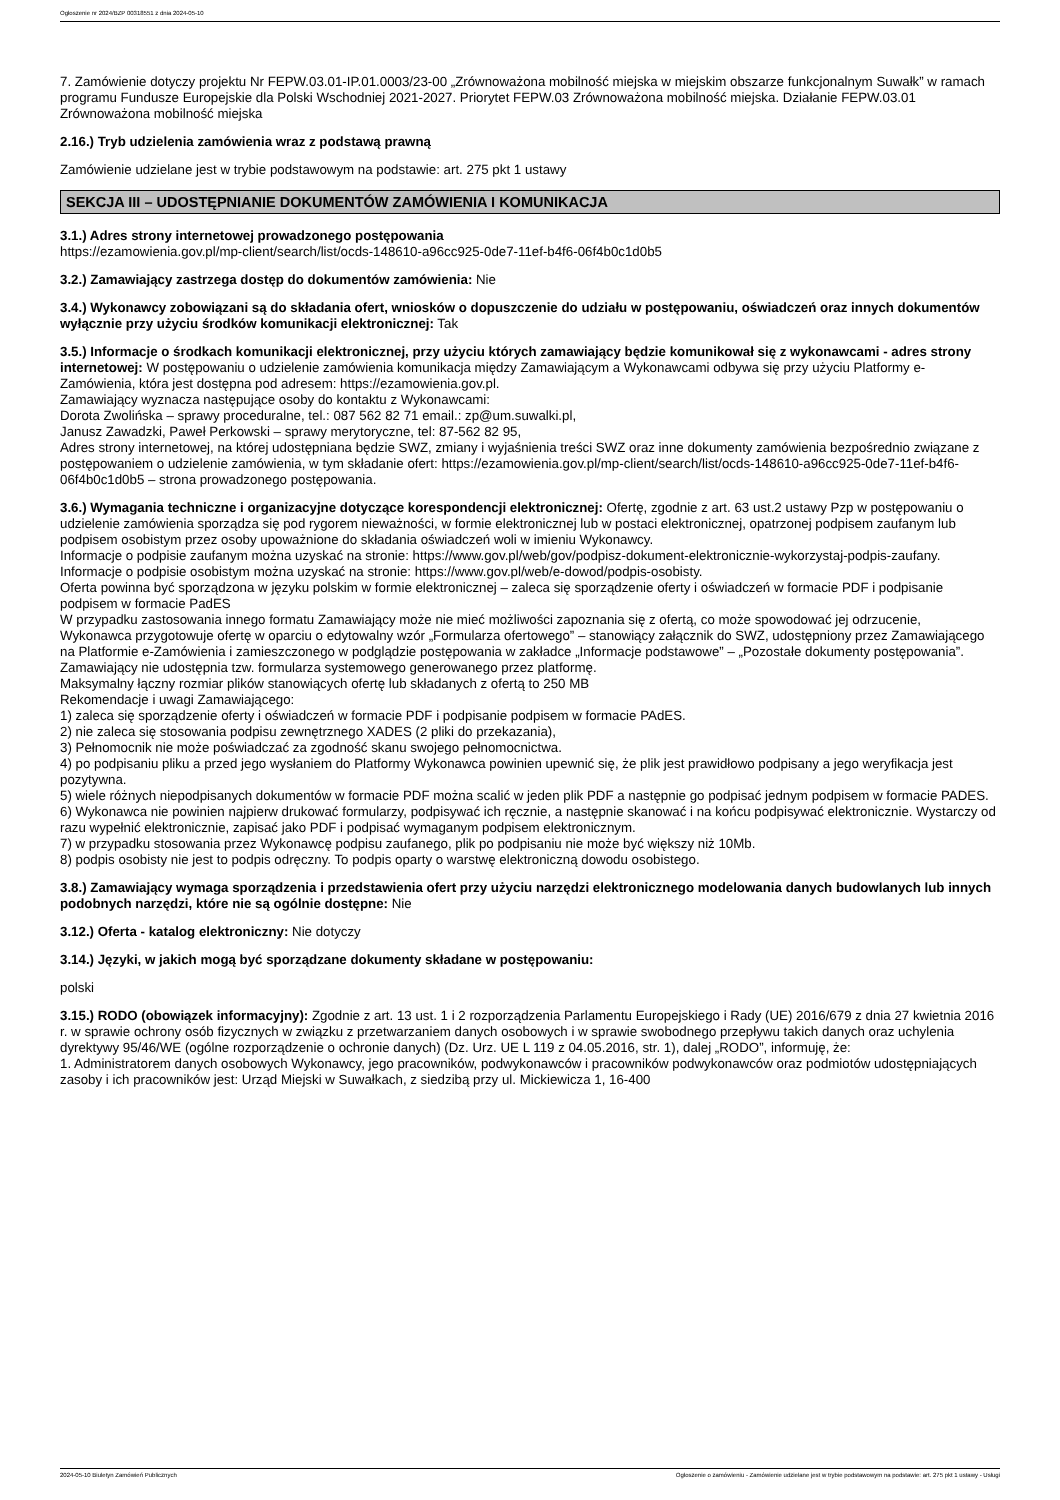Ogłoszenie nr 2024/BZP 00318551 z dnia 2024-05-10
7. Zamówienie dotyczy projektu Nr FEPW.03.01-IP.01.0003/23-00 „Zrównoważona mobilność miejska w miejskim obszarze funkcjonalnym Suwałk” w ramach programu Fundusze Europejskie dla Polski Wschodniej 2021-2027. Priorytet FEPW.03 Zrównoważona mobilność miejska. Działanie FEPW.03.01 Zrównoważona mobilność miejska
2.16.) Tryb udzielenia zamówienia wraz z podstawą prawną
Zamówienie udzielane jest w trybie podstawowym na podstawie: art. 275 pkt 1 ustawy
SEKCJA III – UDOSTĘPNIANIE DOKUMENTÓW ZAMÓWIENIA I KOMUNIKACJA
3.1.) Adres strony internetowej prowadzonego postępowania
https://ezamowienia.gov.pl/mp-client/search/list/ocds-148610-a96cc925-0de7-11ef-b4f6-06f4b0c1d0b5
3.2.) Zamawiający zastrzega dostęp do dokumentów zamówienia: Nie
3.4.) Wykonawcy zobowiązani są do składania ofert, wniosków o dopuszczenie do udziału w postępowaniu, oświadczeń oraz innych dokumentów wyłącznie przy użyciu środków komunikacji elektronicznej: Tak
3.5.) Informacje o środkach komunikacji elektronicznej, przy użyciu których zamawiający będzie komunikował się z wykonawcami - adres strony internetowej: W postępowaniu o udzielenie zamówienia komunikacja między Zamawiającym a Wykonawcami odbywa się przy użyciu Platformy e-Zamówienia, która jest dostępna pod adresem: https://ezamowienia.gov.pl.
Zamawiający wyznacza następujące osoby do kontaktu z Wykonawcami:
Dorota Zwolińska – sprawy proceduralne, tel.: 087 562 82 71 email.: zp@um.suwalki.pl,
Janusz Zawadzki, Paweł Perkowski – sprawy merytoryczne, tel: 87-562 82 95,
Adres strony internetowej, na której udostępniana będzie SWZ, zmiany i wyjaśnienia treści SWZ oraz inne dokumenty zamówienia bezpośrednio związane z postępowaniem o udzielenie zamówienia, w tym składanie ofert: https://ezamowienia.gov.pl/mp-client/search/list/ocds-148610-a96cc925-0de7-11ef-b4f6-06f4b0c1d0b5 – strona prowadzonego postępowania.
3.6.) Wymagania techniczne i organizacyjne dotyczące korespondencji elektronicznej: Ofertę, zgodnie z art. 63 ust.2 ustawy Pzp w postępowaniu o udzielenie zamówienia sporządza się pod rygorem nieważności, w formie elektronicznej lub w postaci elektronicznej, opatrzonej podpisem zaufanym lub podpisem osobistym przez osoby upoważnione do składania oświadczeń woli w imieniu Wykonawcy.
Informacje o podpisie zaufanym można uzyskać na stronie: https://www.gov.pl/web/gov/podpisz-dokument-elektronicznie-wykorzystaj-podpis-zaufany.
Informacje o podpisie osobistym można uzyskać na stronie: https://www.gov.pl/web/e-dowod/podpis-osobisty.
Oferta powinna być sporządzona w języku polskim w formie elektronicznej – zaleca się sporządzenie oferty i oświadczeń w formacie PDF i podpisanie podpisem w formacie PadES
W przypadku zastosowania innego formatu Zamawiający może nie mieć możliwości zapoznania się z ofertą, co może spowodować jej odrzucenie,
Wykonawca przygotowuje ofertę w oparciu o edytowalny wzór „Formularza ofertowego” – stanowiący załącznik do SWZ, udostępniony przez Zamawiającego na Platformie e-Zamówienia i zamieszczonego w podglądzie postępowania w zakładce „Informacje podstawowe” – „Pozostałe dokumenty postępowania”. Zamawiający nie udostępnia tzw. formularza systemowego generowanego przez platformę.
Maksymalny łączny rozmiar plików stanowiących ofertę lub składanych z ofertą to 250 MB
Rekomendacje i uwagi Zamawiającego:
1) zaleca się sporządzenie oferty i oświadczeń w formacie PDF i podpisanie podpisem w formacie PAdES.
2) nie zaleca się stosowania podpisu zewnętrznego XADES (2 pliki do przekazania),
3) Pełnomocnik nie może poświadczać za zgodność skanu swojego pełnomocnictwa.
4) po podpisaniu pliku a przed jego wysłaniem do Platformy Wykonawca powinien upewnić się, że plik jest prawidłowo podpisany a jego weryfikacja jest pozytywna.
5) wiele różnych niepodpisanych dokumentów w formacie PDF można scalić w jeden plik PDF a następnie go podpisać jednym podpisem w formacie PADES.
6) Wykonawca nie powinien najpierw drukować formularzy, podpisywać ich ręcznie, a następnie skanować i na końcu podpisywać elektronicznie. Wystarczy od razu wypełnić elektronicznie, zapisać jako PDF i podpisać wymaganym podpisem elektronicznym.
7) w przypadku stosowania przez Wykonawcę podpisu zaufanego, plik po podpisaniu nie może być większy niż 10Mb.
8) podpis osobisty nie jest to podpis odręczny. To podpis oparty o warstwę elektroniczną dowodu osobistego.
3.8.) Zamawiający wymaga sporządzenia i przedstawienia ofert przy użyciu narzędzi elektronicznego modelowania danych budowlanych lub innych podobnych narzędzi, które nie są ogólnie dostępne: Nie
3.12.) Oferta - katalog elektroniczny: Nie dotyczy
3.14.) Języki, w jakich mogą być sporządzane dokumenty składane w postępowaniu:
polski
3.15.) RODO (obowiązek informacyjny): Zgodnie z art. 13 ust. 1 i 2 rozporządzenia Parlamentu Europejskiego i Rady (UE) 2016/679 z dnia 27 kwietnia 2016 r. w sprawie ochrony osób fizycznych w związku z przetwarzaniem danych osobowych i w sprawie swobodnego przepływu takich danych oraz uchylenia dyrektywy 95/46/WE (ogólne rozporządzenie o ochronie danych) (Dz. Urz. UE L 119 z 04.05.2016, str. 1), dalej „RODO”, informuję, że:
1. Administratorem danych osobowych Wykonawcy, jego pracowników, podwykonawców i pracowników podwykonawców oraz podmiotów udostępniających zasoby i ich pracowników jest: Urząd Miejski w Suwałkach, z siedzibą przy ul. Mickiewicza 1, 16-400
2024-05-10 Biuletyn Zamówień Publicznych Ogłoszenie o zamówieniu - Zamówienie udzielane jest w trybie podstawowym na podstawie: art. 275 pkt 1 ustawy - Usługi